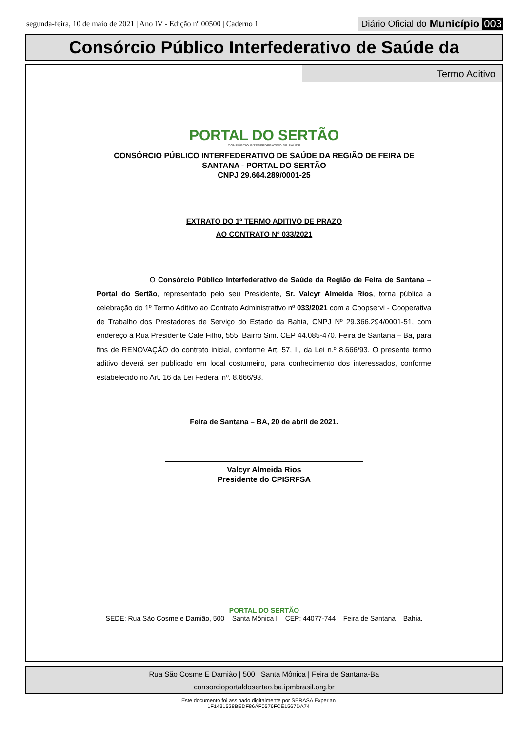segunda-feira, 10 de maio de 2021 | Ano IV - Edição nº 00500 | Caderno 1 Diário Oficial do Município 003
Consórcio Público Interfederativo de Saúde da
Termo Aditivo
PORTAL DO SERTÃO
CONSÓRCIO INTERFEDERATIVO DE SAÚDE
CONSÓRCIO PÚBLICO INTERFEDERATIVO DE SAÚDE DA REGIÃO DE FEIRA DE
SANTANA - PORTAL DO SERTÃO
CNPJ 29.664.289/0001-25
EXTRATO DO 1º TERMO ADITIVO DE PRAZO
AO CONTRATO Nº 033/2021
O Consórcio Público Interfederativo de Saúde da Região de Feira de Santana – Portal do Sertão, representado pelo seu Presidente, Sr. Valcyr Almeida Rios, torna pública a celebração do 1º Termo Aditivo ao Contrato Administrativo nº 033/2021 com a Coopservi - Cooperativa de Trabalho dos Prestadores de Serviço do Estado da Bahia, CNPJ Nº 29.366.294/0001-51, com endereço à Rua Presidente Café Filho, 555. Bairro Sim. CEP 44.085-470. Feira de Santana – Ba, para fins de RENOVAÇÃO do contrato inicial, conforme Art. 57, II, da Lei n.º 8.666/93. O presente termo aditivo deverá ser publicado em local costumeiro, para conhecimento dos interessados, conforme estabelecido no Art. 16 da Lei Federal nº. 8.666/93.
Feira de Santana – BA, 20 de abril de 2021.
Valcyr Almeida Rios
Presidente do CPISRFSA
PORTAL DO SERTÃO
SEDE: Rua São Cosme e Damião, 500 – Santa Mônica I – CEP: 44077-744 – Feira de Santana – Bahia.
Rua São Cosme E Damião | 500 | Santa Mônica | Feira de Santana-Ba
consorcioportaldosertao.ba.ipmbrasil.org.br
Este documento foi assinado digitalmente por SERASA Experian
1F1431528BEDF86AF0576FCE1567DA74